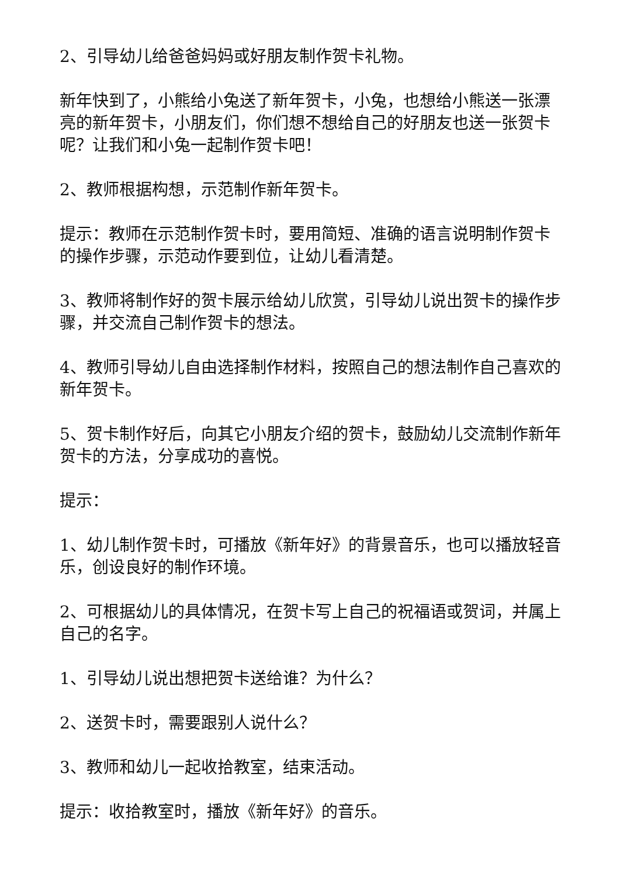2、引导幼儿给爸爸妈妈或好朋友制作贺卡礼物。
新年快到了，小熊给小兔送了新年贺卡，小兔，也想给小熊送一张漂亮的新年贺卡，小朋友们，你们想不想给自己的好朋友也送一张贺卡呢？让我们和小兔一起制作贺卡吧！
2、教师根据构想，示范制作新年贺卡。
提示：教师在示范制作贺卡时，要用简短、准确的语言说明制作贺卡的操作步骤，示范动作要到位，让幼儿看清楚。
3、教师将制作好的贺卡展示给幼儿欣赏，引导幼儿说出贺卡的操作步骤，并交流自己制作贺卡的想法。
4、教师引导幼儿自由选择制作材料，按照自己的想法制作自己喜欢的新年贺卡。
5、贺卡制作好后，向其它小朋友介绍的贺卡，鼓励幼儿交流制作新年贺卡的方法，分享成功的喜悦。
提示：
1、幼儿制作贺卡时，可播放《新年好》的背景音乐，也可以播放轻音乐，创设良好的制作环境。
2、可根据幼儿的具体情况，在贺卡写上自己的祝福语或贺词，并属上自己的名字。
1、引导幼儿说出想把贺卡送给谁？为什么？
2、送贺卡时，需要跟别人说什么？
3、教师和幼儿一起收拾教室，结束活动。
提示：收拾教室时，播放《新年好》的音乐。